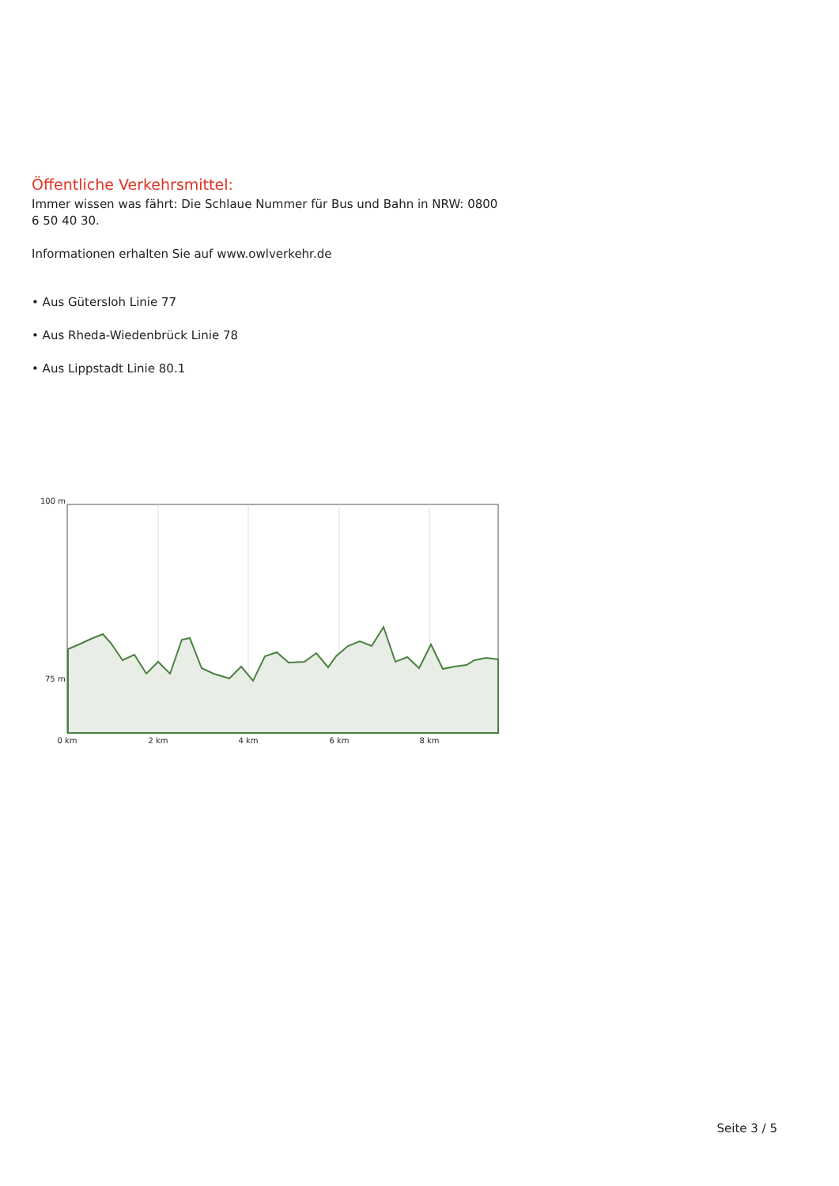Öffentliche Verkehrsmittel:
Immer wissen was fährt: Die Schlaue Nummer für Bus und Bahn in NRW: 0800 6 50 40 30.
Informationen erhalten Sie auf www.owlverkehr.de
• Aus Gütersloh Linie 77
• Aus Rheda-Wiedenbrück Linie 78
• Aus Lippstadt Linie 80.1
100 m
75 m
0 km
2 km
4 km
6 km
8 km
Seite 3 / 5